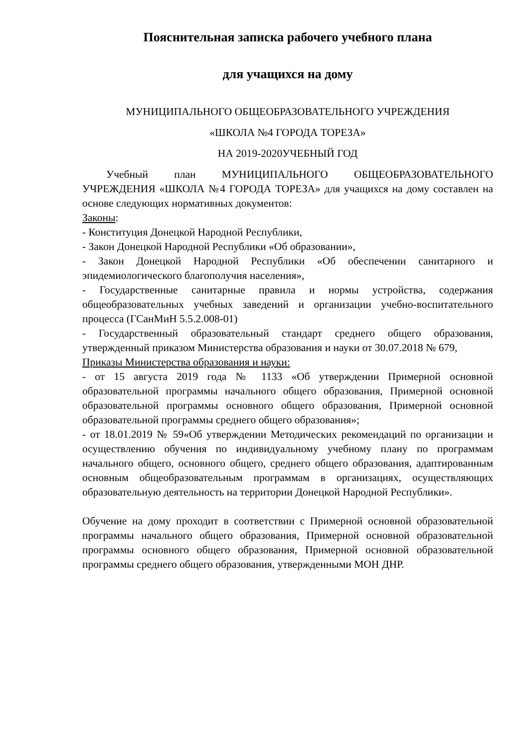Пояснительная записка рабочего учебного плана
для учащихся на дому
МУНИЦИПАЛЬНОГО ОБЩЕОБРАЗОВАТЕЛЬНОГО УЧРЕЖДЕНИЯ
«ШКОЛА №4 ГОРОДА ТОРЕЗА»
НА 2019-2020УЧЕБНЫЙ ГОД
Учебный план МУНИЦИПАЛЬНОГО ОБЩЕОБРАЗОВАТЕЛЬНОГО УЧРЕЖДЕНИЯ «ШКОЛА №4 ГОРОДА ТОРЕЗА» для учащихся на дому составлен на основе следующих нормативных документов:
Законы:
- Конституция Донецкой Народной Республики,
- Закон Донецкой Народной Республики «Об образовании»,
- Закон Донецкой Народной Республики «Об обеспечении санитарного и эпидемиологического благополучия населения»,
- Государственные санитарные правила и нормы устройства, содержания общеобразовательных учебных заведений и организации учебно-воспитательного процесса (ГСанМиН 5.5.2.008-01)
- Государственный образовательный стандарт среднего общего образования, утвержденный приказом Министерства образования и науки от 30.07.2018 № 679,
Приказы Министерства образования и науки:
- от 15 августа 2019 года № 1133 «Об утверждении Примерной основной образовательной программы начального общего образования, Примерной основной образовательной программы основного общего образования, Примерной основной образовательной программы среднего общего образования»;
- от 18.01.2019 № 59«Об утверждении Методических рекомендаций по организации и осуществлению обучения по индивидуальному учебному плану по программам начального общего, основного общего, среднего общего образования, адаптированным основным общеобразовательным программам в организациях, осуществляющих образовательную деятельность на территории Донецкой Народной Республики».
Обучение на дому проходит в соответствии с Примерной основной образовательной программы начального общего образования, Примерной основной образовательной программы основного общего образования, Примерной основной образовательной программы среднего общего образования, утвержденными МОН ДНР.